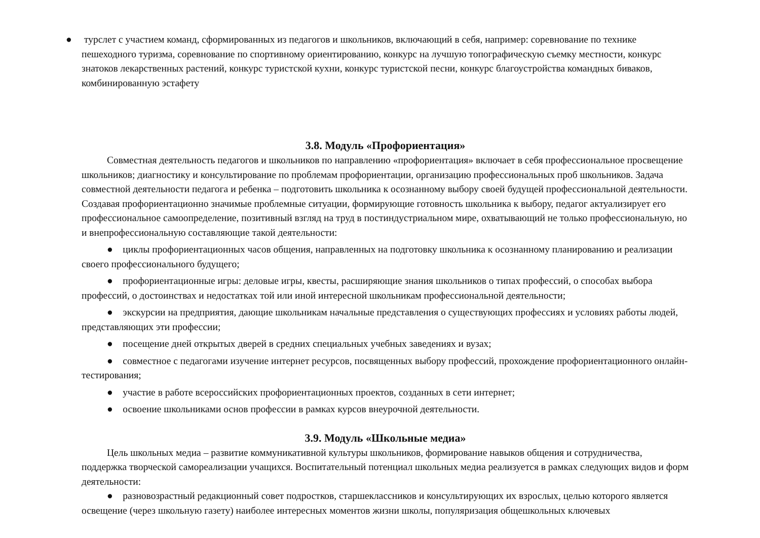● турслет с участием команд, сформированных из педагогов и школьников, включающий в себя, например: соревнование по технике
пешеходного туризма, соревнование по спортивному ориентированию, конкурс на лучшую топографическую съемку местности, конкурс знатоков лекарственных растений, конкурс туристской кухни, конкурс туристской песни, конкурс благоустройства командных биваков, комбинированную эстафету
3.8. Модуль «Профориентация»
Совместная деятельность педагогов и школьников по направлению «профориентация» включает в себя профессиональное просвещение школьников; диагностику и консультирование по проблемам профориентации, организацию профессиональных проб школьников. Задача совместной деятельности педагога и ребенка – подготовить школьника к осознанному выбору своей будущей профессиональной деятельности. Создавая профориентационно значимые проблемные ситуации, формирующие готовность школьника к выбору, педагог актуализирует его профессиональное самоопределение, позитивный взгляд на труд в постиндустриальном мире, охватывающий не только профессиональную, но и внепрофессиональную составляющие такой деятельности:
● циклы профориентационных часов общения, направленных на подготовку школьника к осознанному планированию и реализации своего профессионального будущего;
● профориентационные игры: деловые игры, квесты, расширяющие знания школьников о типах профессий, о способах выбора профессий, о достоинствах и недостатках той или иной интересной школьникам профессиональной деятельности;
● экскурсии на предприятия, дающие школьникам начальные представления о существующих профессиях и условиях работы людей, представляющих эти профессии;
● посещение дней открытых дверей в средних специальных учебных заведениях и вузах;
● совместное с педагогами изучение интернет ресурсов, посвященных выбору профессий, прохождение профориентационного онлайн-тестирования;
● участие в работе всероссийских профориентационных проектов, созданных в сети интернет;
● освоение школьниками основ профессии в рамках курсов внеурочной деятельности.
3.9. Модуль «Школьные медиа»
Цель школьных медиа – развитие коммуникативной культуры школьников, формирование навыков общения и сотрудничества, поддержка творческой самореализации учащихся. Воспитательный потенциал школьных медиа реализуется в рамках следующих видов и форм деятельности:
● разновозрастный редакционный совет подростков, старшеклассников и консультирующих их взрослых, целью которого является освещение (через школьную газету) наиболее интересных моментов жизни школы, популяризация общешкольных ключевых